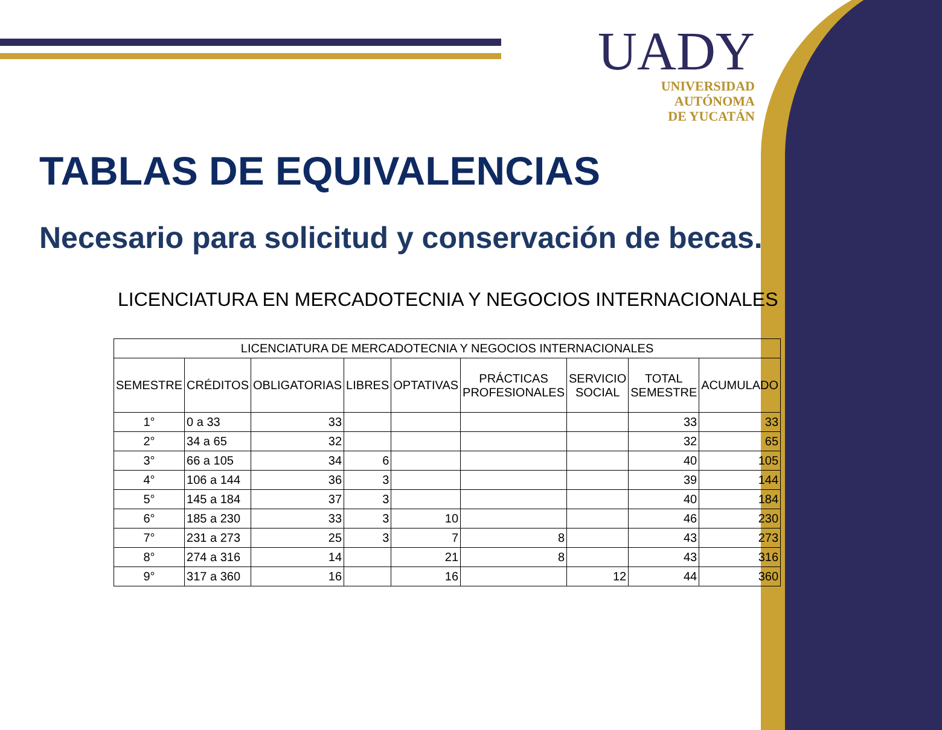UADY
UNIVERSIDAD
AUTÓNOMA
DE YUCATÁN
TABLAS DE EQUIVALENCIAS
Necesario para solicitud y conservación de becas.
LICENCIATURA EN MERCADOTECNIA Y NEGOCIOS INTERNACIONALES
| LICENCIATURA DE MERCADOTECNIA Y NEGOCIOS INTERNACIONALES | | | | | | | | |
| --- | --- | --- | --- | --- | --- | --- | --- | --- |
| SEMESTRE | CRÉDITOS | OBLIGATORIAS | LIBRES | OPTATIVAS | PRÁCTICAS PROFESIONALES | SERVICIO SOCIAL | TOTAL SEMESTRE | ACUMULADO |
| 1° | 0 a 33 | 33 | | | | | 33 | 33 |
| 2° | 34 a 65 | 32 | | | | | 32 | 65 |
| 3° | 66 a 105 | 34 | 6 | | | | 40 | 105 |
| 4° | 106 a 144 | 36 | 3 | | | | 39 | 144 |
| 5° | 145 a 184 | 37 | 3 | | | | 40 | 184 |
| 6° | 185 a 230 | 33 | 3 | 10 | | | 46 | 230 |
| 7° | 231 a 273 | 25 | 3 | 7 | 8 | | 43 | 273 |
| 8° | 274 a 316 | 14 | | 21 | 8 | | 43 | 316 |
| 9° | 317 a 360 | 16 | | 16 | | 12 | 44 | 360 |